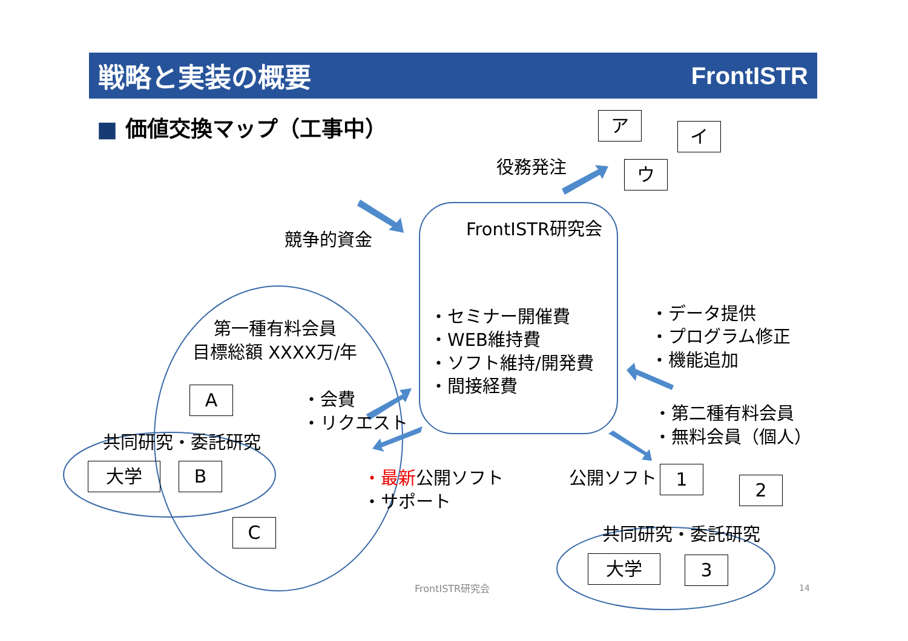戦略と実装の概要 FrontISTR
■ 価値交換マップ（工事中） ア
イ
ウ
役務発注
競争的資金
FrontISTR研究会
・セミナー開催費
・WEB維持費
・ソフト維持/開発費
・間接経費
・データ提供
・プログラム修正
・機能追加
第一種有料会員
目標総額 XXXX万/年
A
・会費
・リクエスト
共同研究・委託研究
大学 B
C
・最新公開ソフト
・サポート
・第二種有料会員
・無料会員（個人）
公開ソフト 1
2
共同研究・委託研究
大学 3
FrontISTR研究会 14